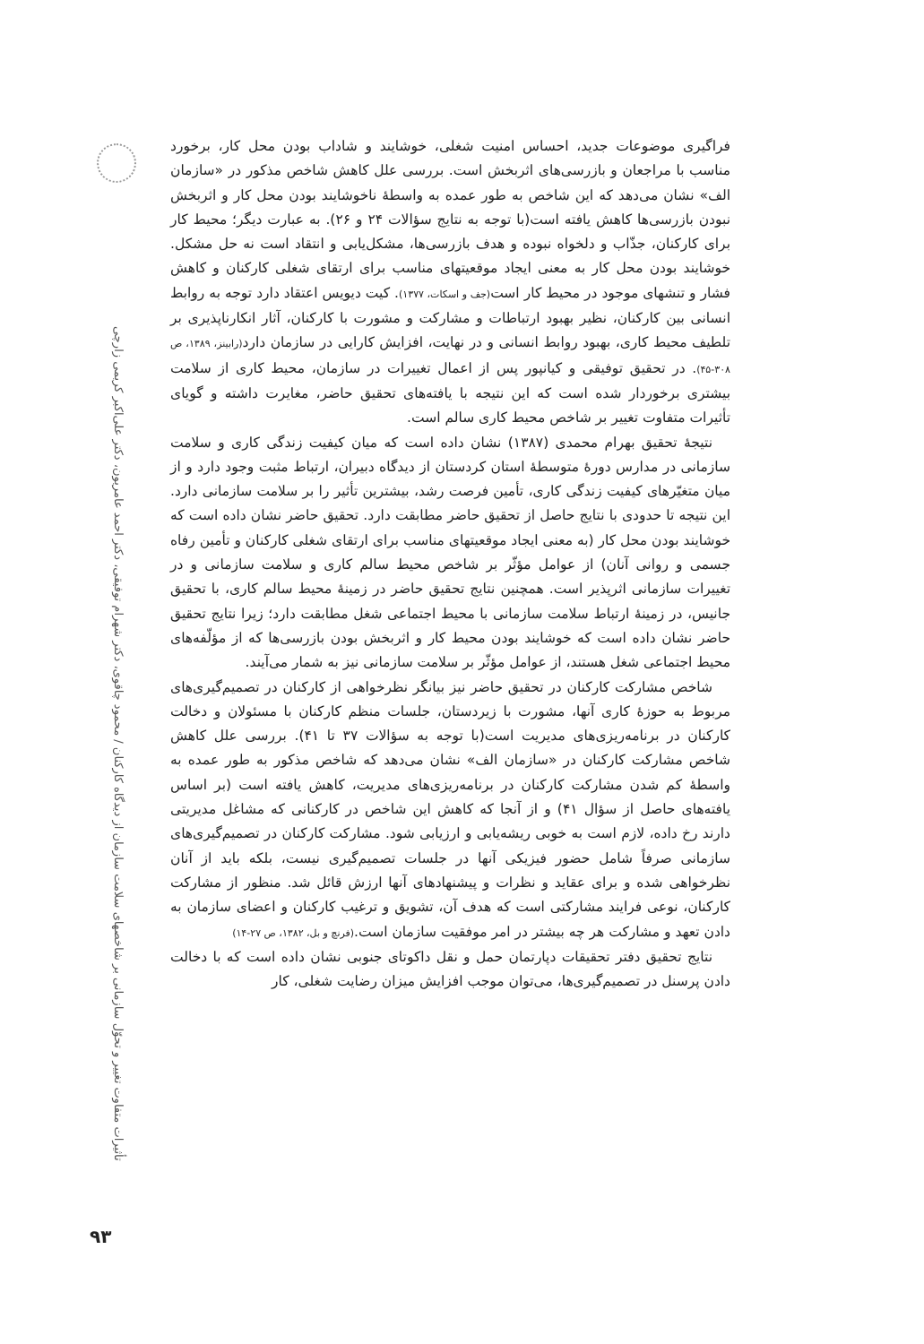تأثیرات متفاوت تغییر و تحوّل سازمانی بر شاخصهای سلامت سازمان از دیدگاه کارکنان / محمود چاقوی، دکتر شهرام توفیقی، دکتر احمد عامریون، دکتر علی‌اکبر کریمی زارچی
فراگیری موضوعات جدید، احساس امنیت شغلی، خوشایند و شاداب بودن محل کار، برخورد مناسب با مراجعان و بازرسی‌های اثربخش است. بررسی علل کاهش شاخص مذکور در «سازمان الف» نشان می‌دهد که این شاخص به طور عمده به واسطهٔ ناخوشایند بودن محل کار و اثربخش نبودن بازرسی‌ها کاهش یافته است(با توجه به نتایج سؤالات ۲۴ و ۲۶). به عبارت دیگر؛ محیط کار برای کارکنان، جذّاب و دلخواه نبوده و هدف بازرسی‌ها، مشکل‌یابی و انتقاد است نه حل مشکل. خوشایند بودن محل کار به معنی ایجاد موقعیتهای مناسب برای ارتقای شغلی کارکنان و کاهش فشار و تنشهای موجود در محیط کار است(جف و اسکات، ۱۳۷۷). کیت دیویس اعتقاد دارد توجه به روابط انسانی بین کارکنان، نظیر بهبود ارتباطات و مشارکت و مشورت با کارکنان، آثار انکارناپذیری بر تلطیف محیط کاری، بهبود روابط انسانی و در نهایت، افزایش کارایی در سازمان دارد(رابینز، ۱۳۸۹، ص ۳۰۸-۴۵). در تحقیق توفیقی و کیانپور پس از اعمال تغییرات در سازمان، محیط کاری از سلامت بیشتری برخوردار شده است که این نتیجه با یافته‌های تحقیق حاضر، مغایرت داشته و گویای تأثیرات متفاوت تغییر بر شاخص محیط کاری سالم است.
نتیجهٔ تحقیق بهرام محمدی (۱۳۸۷) نشان داده است که میان کیفیت زندگی کاری و سلامت سازمانی در مدارس دورهٔ متوسطهٔ استان کردستان از دیدگاه دبیران، ارتباط مثبت وجود دارد و از میان متغیّرهای کیفیت زندگی کاری، تأمین فرصت رشد، بیشترین تأثیر را بر سلامت سازمانی دارد. این نتیجه تا حدودی با نتایج حاصل از تحقیق حاضر مطابقت دارد. تحقیق حاضر نشان داده است که خوشایند بودن محل کار (به معنی ایجاد موقعیتهای مناسب برای ارتقای شغلی کارکنان و تأمین رفاه جسمی و روانی آنان) از عوامل مؤثّر بر شاخص محیط سالم کاری و سلامت سازمانی و در تغییرات سازمانی اثرپذیر است. همچنین نتایج تحقیق حاضر در زمینهٔ محیط سالم کاری، با تحقیق جانیس، در زمینهٔ ارتباط سلامت سازمانی با محیط اجتماعی شغل مطابقت دارد؛ زیرا نتایج تحقیق حاضر نشان داده است که خوشایند بودن محیط کار و اثربخش بودن بازرسی‌ها که از مؤلّفه‌های محیط اجتماعی شغل هستند، از عوامل مؤثّر بر سلامت سازمانی نیز به شمار می‌آیند.
شاخص مشارکت کارکنان در تحقیق حاضر نیز بیانگر نظرخواهی از کارکنان در تصمیم‌گیری‌های مربوط به حوزهٔ کاری آنها، مشورت با زیردستان، جلسات منظم کارکنان با مسئولان و دخالت کارکنان در برنامه‌ریزی‌های مدیریت است(با توجه به سؤالات ۳۷ تا ۴۱). بررسی علل کاهش شاخص مشارکت کارکنان در «سازمان الف» نشان می‌دهد که شاخص مذکور به طور عمده به واسطهٔ کم شدن مشارکت کارکنان در برنامه‌ریزی‌های مدیریت، کاهش یافته است (بر اساس یافته‌های حاصل از سؤال ۴۱) و از آنجا که کاهش این شاخص در کارکنانی که مشاغل مدیریتی دارند رخ داده، لازم است به خوبی ریشه‌یابی و ارزیابی شود. مشارکت کارکنان در تصمیم‌گیری‌های سازمانی صرفاً شامل حضور فیزیکی آنها در جلسات تصمیم‌گیری نیست، بلکه باید از آنان نظرخواهی شده و برای عقاید و نظرات و پیشنهادهای آنها ارزش قائل شد. منظور از مشارکت کارکنان، نوعی فرایند مشارکتی است که هدف آن، تشویق و ترغیب کارکنان و اعضای سازمان به دادن تعهد و مشارکت هر چه بیشتر در امر موفقیت سازمان است.(فرنچ و بل، ۱۳۸۲، ص ۲۷-۱۴)
نتایج تحقیق دفتر تحقیقات دپارتمان حمل و نقل داکوتای جنوبی نشان داده است که با دخالت دادن پرسنل در تصمیم‌گیری‌ها، می‌توان موجب افزایش میزان رضایت شغلی، کار
۹۳